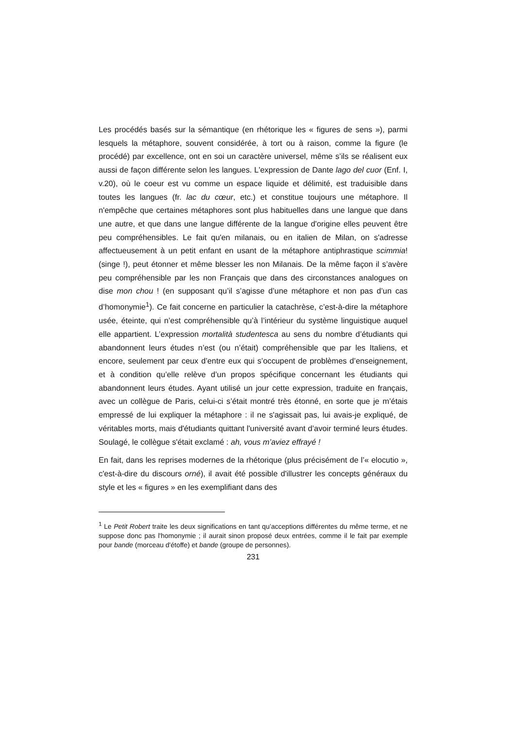Les procédés basés sur la sémantique (en rhétorique les « figures de sens »), parmi lesquels la métaphore, souvent considérée, à tort ou à raison, comme la figure (le procédé) par excellence, ont en soi un caractère universel, même s’ils se réalisent eux aussi de façon différente selon les langues. L'expression de Dante lago del cuor (Enf. I, v.20), où le coeur est vu comme un espace liquide et délimité, est traduisible dans toutes les langues (fr. lac du cœur, etc.) et constitue toujours une métaphore. Il n'empêche que certaines métaphores sont plus habituelles dans une langue que dans une autre, et que dans une langue différente de la langue d'origine elles peuvent être peu compréhensibles. Le fait qu'en milanais, ou en italien de Milan, on s'adresse affectueusement à un petit enfant en usant de la métaphore antiphrastique scimmia! (singe !), peut étonner et même blesser les non Milanais. De la même façon il s’avère peu compréhensible par les non Français que dans des circonstances analogues on dise mon chou ! (en supposant qu’il s’agisse d’une métaphore et non pas d’un cas d’homonymie<sup>1</sup>). Ce fait concerne en particulier la catachrèse, c’est-à-dire la métaphore usée, éteinte, qui n’est compréhensible qu’à l’intérieur du système linguistique auquel elle appartient. L’expression mortalità studentesca au sens du nombre d’étudiants qui abandonnent leurs études n’est (ou n’était) compréhensible que par les Italiens, et encore, seulement par ceux d’entre eux qui s’occupent de problèmes d’enseignement, et à condition qu’elle relève d’un propos spécifique concernant les étudiants qui abandonnent leurs études. Ayant utilisé un jour cette expression, traduite en français, avec un collègue de Paris, celui-ci s’était montré très étonné, en sorte que je m’étais empressé de lui expliquer la métaphore : il ne s'agissait pas, lui avais-je expliqué, de véritables morts, mais d'étudiants quittant l'université avant d’avoir terminé leurs études. Soulagé, le collègue s'était exclamé : ah, vous m’aviez effrayé !
En fait, dans les reprises modernes de la rhétorique (plus précisément de l’« elocutio », c'est-à-dire du discours orné), il avait été possible d'illustrer les concepts généraux du style et les « figures » en les exemplifiant dans des
<sup>1</sup> Le Petit Robert traite les deux significations en tant qu’acceptions différentes du même terme, et ne suppose donc pas l'homonymie ; il aurait sinon proposé deux entrées, comme il le fait par exemple pour bande (morceau d'étoffe) et bande (groupe de personnes).
231